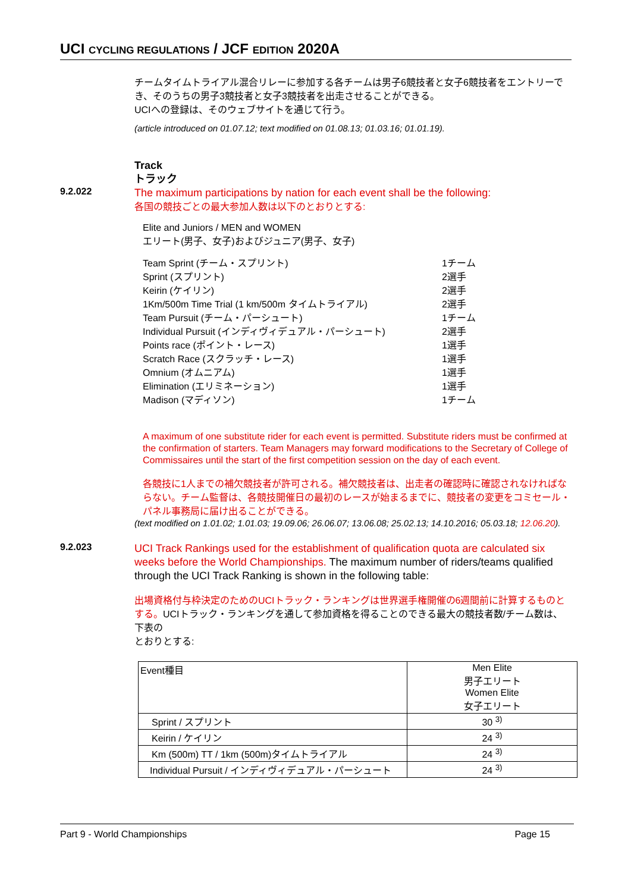UCI CYCLING REGULATIONS / JCF EDITION 2020A
チームタイムトライアル混合リレーに参加する各チームは男子6競技者と女子6競技者をエントリーでき、そのうちの男子3競技者と女子3競技者を出走させることができる。
UCIへの登録は、そのウェブサイトを通じて行う。
(article introduced on 01.07.12; text modified on 01.08.13; 01.03.16; 01.01.19).
Track
トラック
9.2.022
The maximum participations by nation for each event shall be the following:
各国の競技ごとの最大参加人数は以下のとおりとする:
Elite and Juniors / MEN and WOMEN
エリート(男子、女子)およびジュニア(男子、女子)
| Team Sprint (チーム・スプリント) | 1チーム |
| Sprint (スプリント) | 2選手 |
| Keirin (ケイリン) | 2選手 |
| 1Km/500m Time Trial (1 km/500m タイムトライアル) | 2選手 |
| Team Pursuit (チーム・パーシュート) | 1チーム |
| Individual Pursuit (インディヴィデュアル・パーシュート) | 2選手 |
| Points race (ポイント・レース) | 1選手 |
| Scratch Race (スクラッチ・レース) | 1選手 |
| Omnium (オムニアム) | 1選手 |
| Elimination (エリミネーション) | 1選手 |
| Madison (マディソン) | 1チーム |
A maximum of one substitute rider for each event is permitted. Substitute riders must be confirmed at the confirmation of starters. Team Managers may forward modifications to the Secretary of College of Commissaires until the start of the first competition session on the day of each event.
各競技に1人までの補欠競技者が許可される。補欠競技者は、出走者の確認時に確認されなければならない。チーム監督は、各競技開催日の最初のレースが始まるまでに、競技者の変更をコミセール・パネル事務局に届け出ることができる。
(text modified on 1.01.02; 1.01.03; 19.09.06; 26.06.07; 13.06.08; 25.02.13; 14.10.2016; 05.03.18; 12.06.20).
9.2.023
UCI Track Rankings used for the establishment of qualification quota are calculated six weeks before the World Championships. The maximum number of riders/teams qualified through the UCI Track Ranking is shown in the following table:
出場資格付与枠決定のためのUCIトラック・ランキングは世界選手権開催の6週間前に計算するものとする。UCIトラック・ランキングを通して参加資格を得ることのできる最大の競技者数/チーム数は、下表の
とおりとする:
| Event種目 | Men Elite 男子エリート Women Elite 女子エリート |
| --- | --- |
| Sprint / スプリント | 30 <sup>3)</sup> |
| Keirin / ケイリン | 24 <sup>3)</sup> |
| Km (500m) TT / 1km (500m)タイムトライアル | 24 <sup>3)</sup> |
| Individual Pursuit / インディヴィデュアル・パーシュート | 24 <sup>3)</sup> |
Part 9 - World Championships Page 15